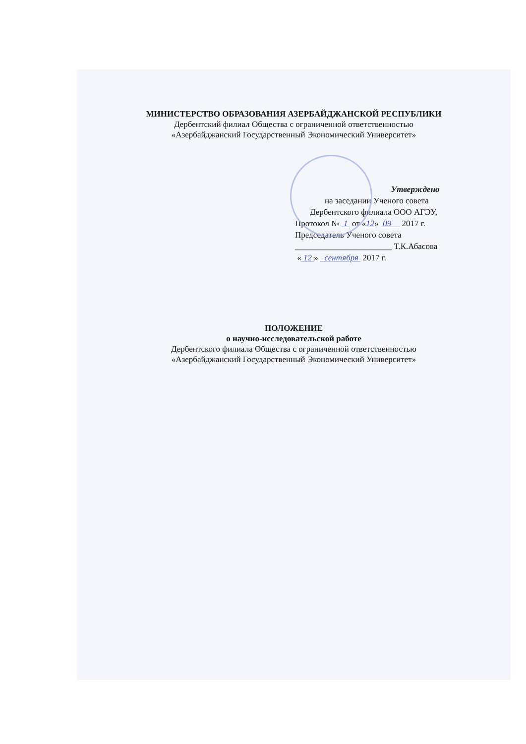МИНИСТЕРСТВО ОБРАЗОВАНИЯ АЗЕРБАЙДЖАНСКОЙ РЕСПУБЛИКИ
Дербентский филиал Общества с ограниченной ответственностью
«Азербайджанский Государственный Экономический Университет»
Утверждено
на заседании Ученого совета
Дербентского филиала ООО АГЭУ,
Протокол № 1 от «12» 09 2017 г.
Председатель Ученого совета
_______________________ Т.К.Абасова
« 12 » сентября 2017 г.
ПОЛОЖЕНИЕ
о научно-исследовательской работе
Дербентского филиала Общества с ограниченной ответственностью
«Азербайджанский Государственный Экономический Университет»